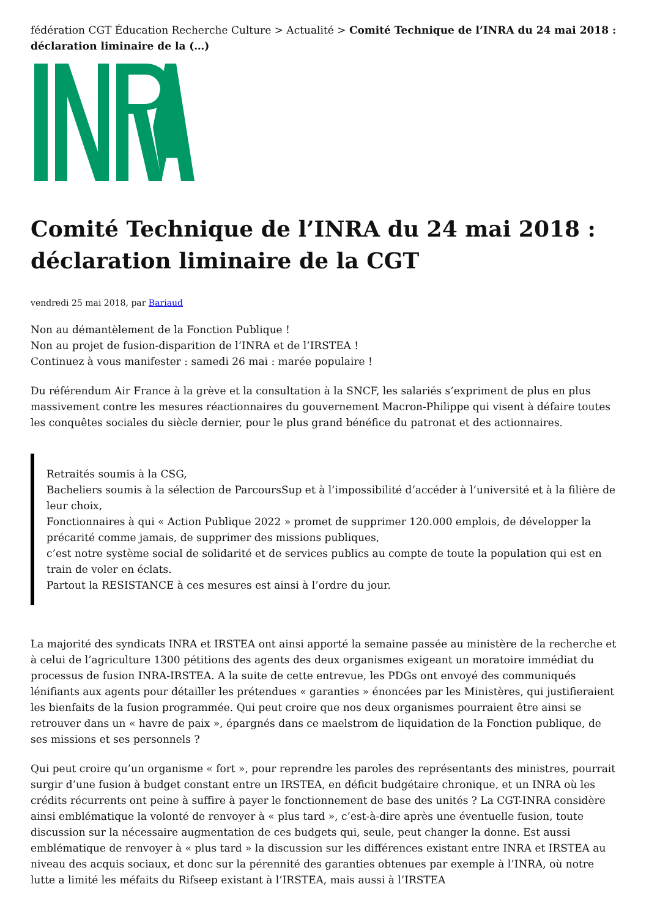fédération CGT Éducation Recherche Culture > Actualité > Comité Technique de l’INRA du 24 mai 2018 : déclaration liminaire de la (…)
Comité Technique de l’INRA du 24 mai 2018 : déclaration liminaire de la CGT
vendredi 25 mai 2018, par Bariaud
Non au démantèlement de la Fonction Publique !
Non au projet de fusion-disparition de l’INRA et de l’IRSTEA !
Continuez à vous manifester : samedi 26 mai : marée populaire !
Du référendum Air France à la grève et la consultation à la SNCF, les salariés s’expriment de plus en plus massivement contre les mesures réactionnaires du gouvernement Macron-Philippe qui visent à défaire toutes les conquêtes sociales du siècle dernier, pour le plus grand bénéfice du patronat et des actionnaires.
Retraités soumis à la CSG,
Bacheliers soumis à la sélection de ParcoursSup et à l’impossibilité d’accéder à l’université et à la filière de leur choix,
Fonctionnaires à qui « Action Publique 2022 » promet de supprimer 120.000 emplois, de développer la précarité comme jamais, de supprimer des missions publiques,
c’est notre système social de solidarité et de services publics au compte de toute la population qui est en train de voler en éclats.
Partout la RESISTANCE à ces mesures est ainsi à l’ordre du jour.
La majorité des syndicats INRA et IRSTEA ont ainsi apporté la semaine passée au ministère de la recherche et à celui de l’agriculture 1300 pétitions des agents des deux organismes exigeant un moratoire immédiat du processus de fusion INRA-IRSTEA. A la suite de cette entrevue, les PDGs ont envoyé des communiqués lénifiants aux agents pour détailler les prétendues « garanties » énoncées par les Ministères, qui justifieraient les bienfaits de la fusion programmée. Qui peut croire que nos deux organismes pourraient être ainsi se retrouver dans un « havre de paix », épargnés dans ce maelstrom de liquidation de la Fonction publique, de ses missions et ses personnels ?
Qui peut croire qu’un organisme « fort », pour reprendre les paroles des représentants des ministres, pourrait surgir d’une fusion à budget constant entre un IRSTEA, en déficit budgétaire chronique, et un INRA où les crédits récurrents ont peine à suffire à payer le fonctionnement de base des unités ? La CGT-INRA considère ainsi emblématique la volonté de renvoyer à « plus tard », c’est-à-dire après une éventuelle fusion, toute discussion sur la nécessaire augmentation de ces budgets qui, seule, peut changer la donne. Est aussi emblématique de renvoyer à « plus tard » la discussion sur les différences existant entre INRA et IRSTEA au niveau des acquis sociaux, et donc sur la pérennité des garanties obtenues par exemple à l’INRA, où notre lutte a limité les méfaits du Rifseep existant à l’IRSTEA, mais aussi à l’IRSTEA